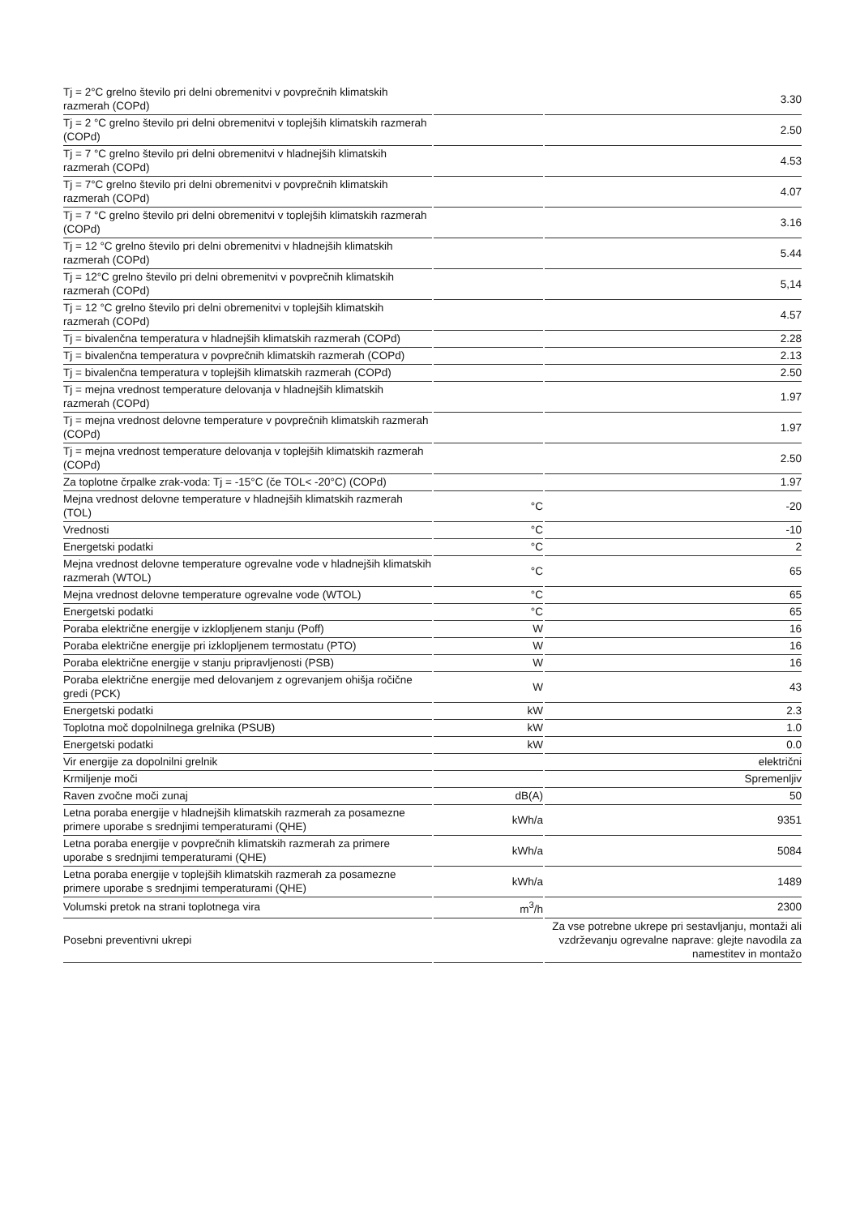| Tj = 2°C grelno število pri delni obremenitvi v povprečnih klimatskih razmerah (COPd) | | 3.30 |
| Tj = 2 °C grelno število pri delni obremenitvi v toplejših klimatskih razmerah (COPd) | | 2.50 |
| Tj = 7 °C grelno število pri delni obremenitvi v hladnejših klimatskih razmerah (COPd) | | 4.53 |
| Tj = 7°C grelno število pri delni obremenitvi v povprečnih klimatskih razmerah (COPd) | | 4.07 |
| Tj = 7 °C grelno število pri delni obremenitvi v toplejših klimatskih razmerah (COPd) | | 3.16 |
| Tj = 12 °C grelno število pri delni obremenitvi v hladnejših klimatskih razmerah (COPd) | | 5.44 |
| Tj = 12°C grelno število pri delni obremenitvi v povprečnih klimatskih razmerah (COPd) | | 5,14 |
| Tj = 12 °C grelno število pri delni obremenitvi v toplejših klimatskih razmerah (COPd) | | 4.57 |
| Tj = bivalenčna temperatura v hladnejših klimatskih razmerah (COPd) | | 2.28 |
| Tj = bivalenčna temperatura v povprečnih klimatskih razmerah (COPd) | | 2.13 |
| Tj = bivalenčna temperatura v toplejših klimatskih razmerah (COPd) | | 2.50 |
| Tj = mejna vrednost temperature delovanja v hladnejših klimatskih razmerah (COPd) | | 1.97 |
| Tj = mejna vrednost delovne temperature v povprečnih klimatskih razmerah (COPd) | | 1.97 |
| Tj = mejna vrednost temperature delovanja v toplejših klimatskih razmerah (COPd) | | 2.50 |
| Za toplotne črpalke zrak-voda: Tj = -15°C (če TOL< -20°C) (COPd) | | 1.97 |
| Mejna vrednost delovne temperature v hladnejših klimatskih razmerah (TOL) | °C | -20 |
| Vrednosti | °C | -10 |
| Energetski podatki | °C | 2 |
| Mejna vrednost delovne temperature ogrevalne vode v hladnejših klimatskih razmerah (WTOL) | °C | 65 |
| Mejna vrednost delovne temperature ogrevalne vode (WTOL) | °C | 65 |
| Energetski podatki | °C | 65 |
| Poraba električne energije v izklopljenem stanju (Poff) | W | 16 |
| Poraba električne energije pri izklopljenem termostatu (PTO) | W | 16 |
| Poraba električne energije v stanju pripravljenosti (PSB) | W | 16 |
| Poraba električne energije med delovanjem z ogrevanjem ohišja ročične gredi (PCK) | W | 43 |
| Energetski podatki | kW | 2.3 |
| Toplotna moč dopolnilnega grelnika (PSUB) | kW | 1.0 |
| Energetski podatki | kW | 0.0 |
| Vir energije za dopolnilni grelnik | | električni |
| Krmiljenje moči | | Spremenljiv |
| Raven zvočne moči zunaj | dB(A) | 50 |
| Letna poraba energije v hladnejših klimatskih razmerah za posamezne primere uporabe s srednjimi temperaturami (QHE) | kWh/a | 9351 |
| Letna poraba energije v povprečnih klimatskih razmerah za primere uporabe s srednjimi temperaturami (QHE) | kWh/a | 5084 |
| Letna poraba energije v toplejših klimatskih razmerah za posamezne primere uporabe s srednjimi temperaturami (QHE) | kWh/a | 1489 |
| Volumski pretok na strani toplotnega vira | m<sup>3</sup>/h | 2300 |
| Posebni preventivni ukrepi | | Za vse potrebne ukrepe pri sestavljanju, montaži ali vzdrževanju ogrevalne naprave: glejte navodila za namestitev in montažo |